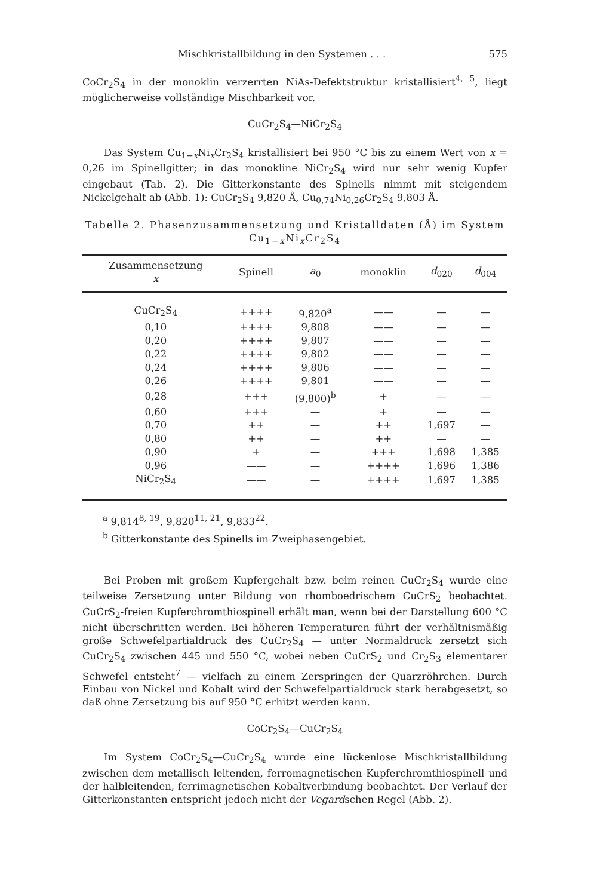Mischkristallbildung in den Systemen . . . 575
CoCr<sub>2</sub>S<sub>4</sub> in der monoklin verzerrten NiAs-Defektstruktur kristallisiert<sup>4, 5</sup>, liegt möglicherweise vollständige Mischbarkeit vor.
CuCr<sub>2</sub>S<sub>4</sub>—NiCr<sub>2</sub>S<sub>4</sub>
Das System Cu<sub>1−x</sub>Ni<sub>x</sub>Cr<sub>2</sub>S<sub>4</sub> kristallisiert bei 950 °C bis zu einem Wert von x = 0,26 im Spinellgitter; in das monokline NiCr<sub>2</sub>S<sub>4</sub> wird nur sehr wenig Kupfer eingebaut (Tab. 2). Die Gitterkonstante des Spinells nimmt mit steigendem Nickelgehalt ab (Abb. 1): CuCr<sub>2</sub>S<sub>4</sub> 9,820 Å, Cu<sub>0,74</sub>Ni<sub>0,26</sub>Cr<sub>2</sub>S<sub>4</sub> 9,803 Å.
Tabelle 2. Phasenzusammensetzung und Kristalldaten (Å) im System Cu<sub>1−x</sub>Ni<sub>x</sub>Cr<sub>2</sub>S<sub>4</sub>
| Zusammensetzung x | Spinell | a<sub>0</sub> | monoklin | d<sub>020</sub> | d<sub>004</sub> |
| --- | --- | --- | --- | --- | --- |
| CuCr<sub>2</sub>S<sub>4</sub> | ++++ | 9,820<sup>a</sup> | —— | — | — |
| 0,10 | ++++ | 9,808 | —— | — | — |
| 0,20 | ++++ | 9,807 | —— | — | — |
| 0,22 | ++++ | 9,802 | —— | — | — |
| 0,24 | ++++ | 9,806 | —— | — | — |
| 0,26 | ++++ | 9,801 | —— | — | — |
| 0,28 | +++ | (9,800)<sup>b</sup> | + | — | — |
| 0,60 | +++ | — | + | — | — |
| 0,70 | ++ | — | ++ | 1,697 | — |
| 0,80 | ++ | — | ++ | — | — |
| 0,90 | + | — | +++ | 1,698 | 1,385 |
| 0,96 | —— | — | ++++ | 1,696 | 1,386 |
| NiCr<sub>2</sub>S<sub>4</sub> | —— | — | ++++ | 1,697 | 1,385 |
<sup>a</sup> 9,814<sup>8, 19</sup>, 9,820<sup>11, 21</sup>, 9,833<sup>22</sup>.
<sup>b</sup> Gitterkonstante des Spinells im Zweiphasengebiet.
Bei Proben mit großem Kupfergehalt bzw. beim reinen CuCr<sub>2</sub>S<sub>4</sub> wurde eine teilweise Zersetzung unter Bildung von rhomboedrischem CuCrS<sub>2</sub> beobachtet. CuCrS<sub>2</sub>-freien Kupferchromthiospinell erhält man, wenn bei der Darstellung 600 °C nicht überschritten werden. Bei höheren Temperaturen führt der verhältnismäßig große Schwefelpartialdruck des CuCr<sub>2</sub>S<sub>4</sub> — unter Normaldruck zersetzt sich CuCr<sub>2</sub>S<sub>4</sub> zwischen 445 und 550 °C, wobei neben CuCrS<sub>2</sub> und Cr<sub>2</sub>S<sub>3</sub> elementarer Schwefel entsteht<sup>7</sup> — vielfach zu einem Zerspringen der Quarzröhrchen. Durch Einbau von Nickel und Kobalt wird der Schwefelpartialdruck stark herabgesetzt, so daß ohne Zersetzung bis auf 950 °C erhitzt werden kann.
CoCr<sub>2</sub>S<sub>4</sub>—CuCr<sub>2</sub>S<sub>4</sub>
Im System CoCr<sub>2</sub>S<sub>4</sub>—CuCr<sub>2</sub>S<sub>4</sub> wurde eine lückenlose Mischkristallbildung zwischen dem metallisch leitenden, ferromagnetischen Kupferchromthiospinell und der halbleitenden, ferrimagnetischen Kobaltverbindung beobachtet. Der Verlauf der Gitterkonstanten entspricht jedoch nicht der Vegardschen Regel (Abb. 2).